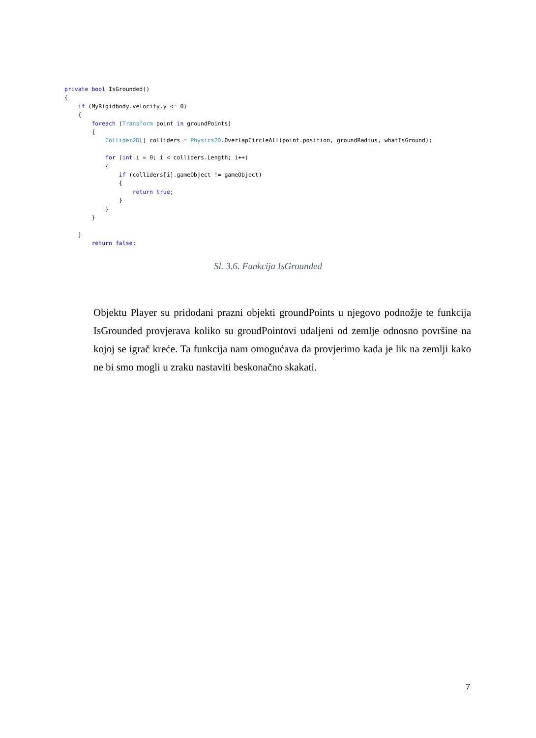private bool IsGrounded()
{
    if (MyRigidbody.velocity.y <= 0)
    {
        foreach (Transform point in groundPoints)
        {
            Collider2D[] colliders = Physics2D.OverlapCircleAll(point.position, groundRadius, whatIsGround);

            for (int i = 0; i < colliders.Length; i++)
            {
                if (colliders[i].gameObject != gameObject)
                {
                    return true;
                }
            }
        }

    }
        return false;
Sl. 3.6. Funkcija IsGrounded
Objektu Player su pridodani prazni objekti groundPoints u njegovo podnožje te funkcija IsGrounded provjerava koliko su groudPointovi udaljeni od zemlje odnosno površine na kojoj se igrač kreće. Ta funkcija nam omogućava da provjerimo kada je lik na zemlji kako ne bi smo mogli u zraku nastaviti beskonačno skakati.
7